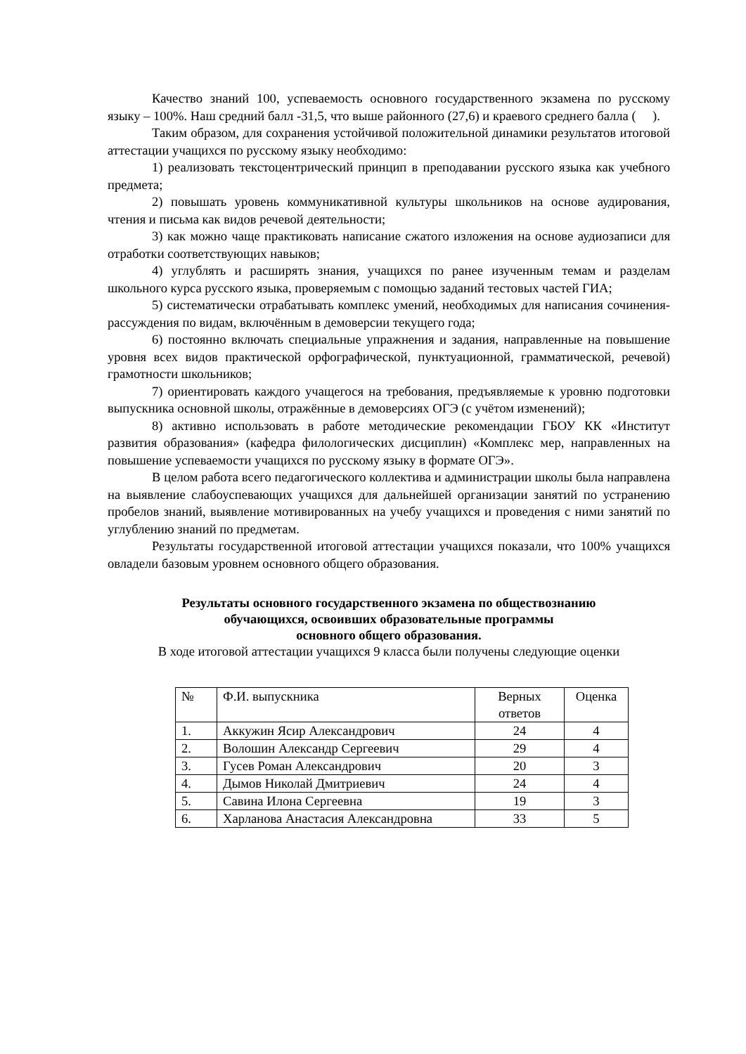Качество знаний 100, успеваемость основного государственного экзамена по русскому языку – 100%. Наш средний балл -31,5, что выше районного (27,6) и краевого среднего балла ( ).
Таким образом, для сохранения устойчивой положительной динамики результатов итоговой аттестации учащихся по русскому языку необходимо:
1) реализовать текстоцентрический принцип в преподавании русского языка как учебного предмета;
2) повышать уровень коммуникативной культуры школьников на основе аудирования, чтения и письма как видов речевой деятельности;
3) как можно чаще практиковать написание сжатого изложения на основе аудиозаписи для отработки соответствующих навыков;
4) углублять и расширять знания, учащихся по ранее изученным темам и разделам школьного курса русского языка, проверяемым с помощью заданий тестовых частей ГИА;
5) систематически отрабатывать комплекс умений, необходимых для написания сочинения-рассуждения по видам, включённым в демоверсии текущего года;
6) постоянно включать специальные упражнения и задания, направленные на повышение уровня всех видов практической орфографической, пунктуационной, грамматической, речевой) грамотности школьников;
7) ориентировать каждого учащегося на требования, предъявляемые к уровню подготовки выпускника основной школы, отражённые в демоверсиях ОГЭ (с учётом изменений);
8) активно использовать в работе методические рекомендации ГБОУ КК «Институт развития образования» (кафедра филологических дисциплин) «Комплекс мер, направленных на повышение успеваемости учащихся по русскому языку в формате ОГЭ».
В целом работа всего педагогического коллектива и администрации школы была направлена на выявление слабоуспевающих учащихся для дальнейшей организации занятий по устранению пробелов знаний, выявление мотивированных на учебу учащихся и проведения с ними занятий по углублению знаний по предметам.
Результаты государственной итоговой аттестации учащихся показали, что 100% учащихся овладели базовым уровнем основного общего образования.
Результаты основного государственного экзамена по обществознанию
обучающихся, освоивших образовательные программы
основного общего образования.
В ходе итоговой аттестации учащихся 9 класса были получены следующие оценки
| № | Ф.И. выпускника | Верных ответов | Оценка |
| 1. | Аккужин Ясир Александрович | 24 | 4 |
| 2. | Волошин Александр Сергеевич | 29 | 4 |
| 3. | Гусев Роман Александрович | 20 | 3 |
| 4. | Дымов Николай Дмитриевич | 24 | 4 |
| 5. | Савина Илона Сергеевна | 19 | 3 |
| 6. | Харланова Анастасия Александровна | 33 | 5 |